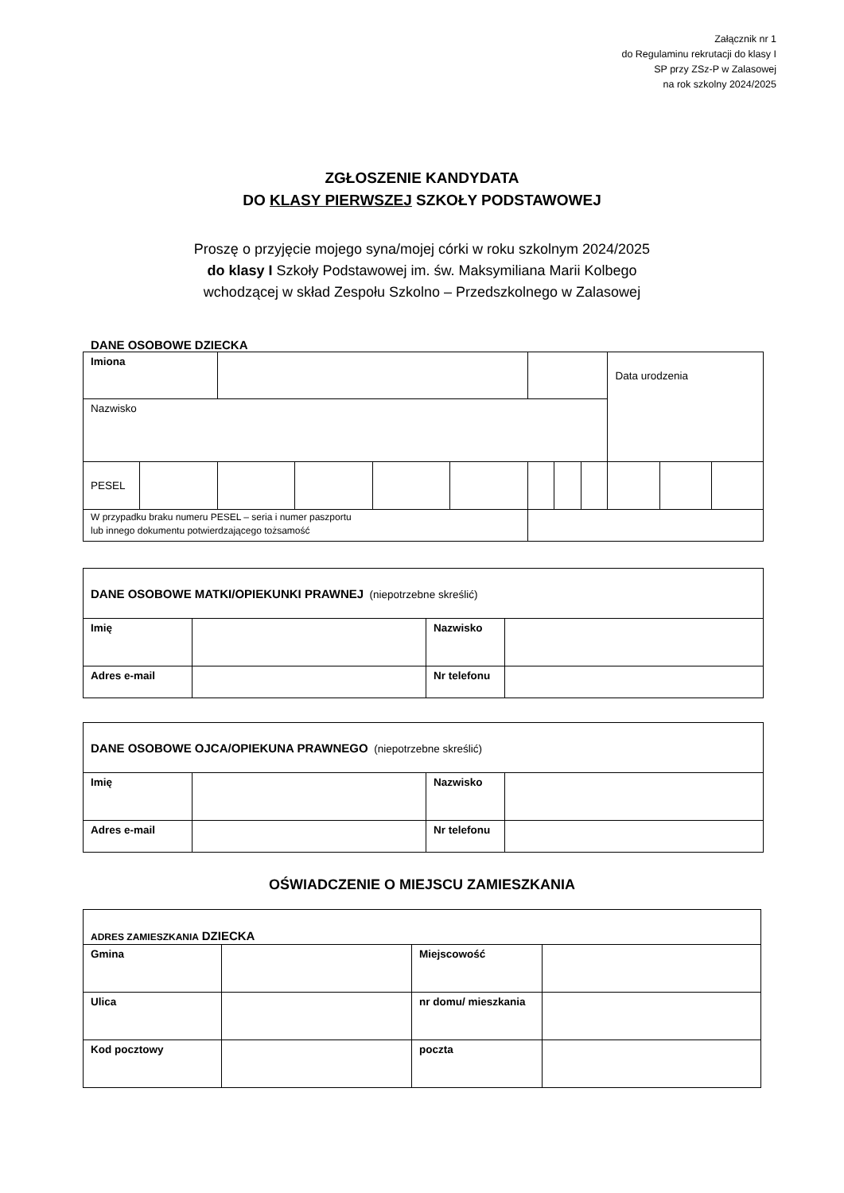Załącznik nr 1
do Regulaminu rekrutacji do klasy I
SP przy ZSz-P w Zalasowej
na rok szkolny 2024/2025
ZGŁOSZENIE KANDYDATA
DO KLASY PIERWSZEJ SZKOŁY PODSTAWOWEJ
Proszę o przyjęcie mojego syna/mojej córki w roku szkolnym 2024/2025
do klasy I Szkoły Podstawowej im. św. Maksymiliana Marii Kolbego
wchodzącej w skład Zespołu Szkolno – Przedszkolnego w Zalasowej
DANE OSOBOWE DZIECKA
| Imiona | | | | | | | | | Data urodzenia | | |
| Nazwisko | | | | | | | | | | | |
| PESEL | | | | | | | | | | | |
| W przypadku braku numeru PESEL – seria i numer paszportu lub innego dokumentu potwierdzającego tożsamość | | | | | | | | | | | |
| DANE OSOBOWE MATKI/OPIEKUNKI PRAWNEJ (niepotrzebne skreślić) | | | |
| Imię | | Nazwisko | |
| Adres e-mail | | Nr telefonu | |
| DANE OSOBOWE OJCA/OPIEKUNA PRAWNEGO (niepotrzebne skreślić) | | | |
| Imię | | Nazwisko | |
| Adres e-mail | | Nr telefonu | |
OŚWIADCZENIE O MIEJSCU ZAMIESZKANIA
| ADRES ZAMIESZKANIA DZIECKA | | | |
| Gmina | | Miejscowość | |
| Ulica | | nr domu/ mieszkania | |
| Kod pocztowy | | poczta | |